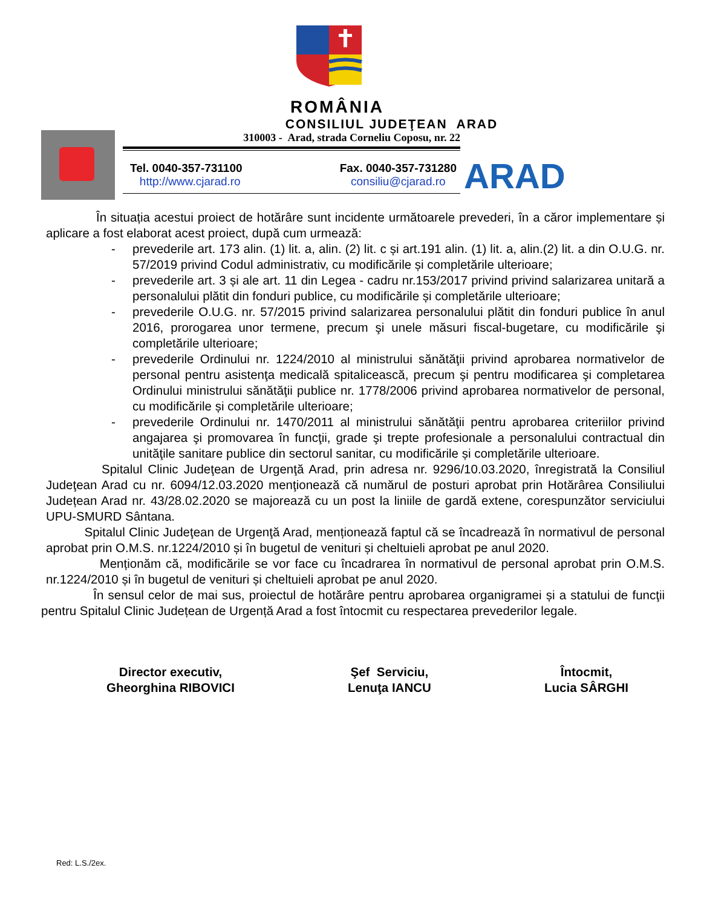ROMÂNIA
CONSILIUL JUDEŢEAN ARAD
310003 - Arad, strada Corneliu Coposu, nr. 22
Tel. 0040-357-731100
http://www.cjarad.ro
Fax. 0040-357-731280
consiliu@cjarad.ro
ARAD
În situația acestui proiect de hotărâre sunt incidente următoarele prevederi, în a căror implementare și aplicare a fost elaborat acest proiect, după cum urmează:
- prevederile art. 173 alin. (1) lit. a, alin. (2) lit. c și art.191 alin. (1) lit. a, alin.(2) lit. a din O.U.G. nr. 57/2019 privind Codul administrativ, cu modificările și completările ulterioare;
- prevederile art. 3 și ale art. 11 din Legea - cadru nr.153/2017 privind privind salarizarea unitară a personalului plătit din fonduri publice, cu modificările și completările ulterioare;
- prevederile O.U.G. nr. 57/2015 privind salarizarea personalului plătit din fonduri publice în anul 2016, prorogarea unor termene, precum şi unele măsuri fiscal-bugetare, cu modificările şi completările ulterioare;
- prevederile Ordinului nr. 1224/2010 al ministrului sănătăţii privind aprobarea normativelor de personal pentru asistenţa medicală spitalicească, precum şi pentru modificarea şi completarea Ordinului ministrului sănătăţii publice nr. 1778/2006 privind aprobarea normativelor de personal, cu modificările și completările ulterioare;
- prevederile Ordinului nr. 1470/2011 al ministrului sănătăţii pentru aprobarea criteriilor privind angajarea şi promovarea în funcţii, grade şi trepte profesionale a personalului contractual din unităţile sanitare publice din sectorul sanitar, cu modificările și completările ulterioare.
Spitalul Clinic Judeţean de Urgenţă Arad, prin adresa nr. 9296/10.03.2020, înregistrată la Consiliul Judeţean Arad cu nr. 6094/12.03.2020 menţionează că numărul de posturi aprobat prin Hotărârea Consiliului Județean Arad nr. 43/28.02.2020 se majorează cu un post la liniile de gardă extene, corespunzător serviciului UPU-SMURD Sântana.
Spitalul Clinic Judeţean de Urgenţă Arad, menționează faptul că se încadrează în normativul de personal aprobat prin O.M.S. nr.1224/2010 și în bugetul de venituri și cheltuieli aprobat pe anul 2020.
Menționăm că, modificările se vor face cu încadrarea în normativul de personal aprobat prin O.M.S. nr.1224/2010 și în bugetul de venituri și cheltuieli aprobat pe anul 2020.
În sensul celor de mai sus, proiectul de hotărâre pentru aprobarea organigramei și a statului de funcţii pentru Spitalul Clinic Județean de Urgență Arad a fost întocmit cu respectarea prevederilor legale.
Director executiv,
Gheorghina RIBOVICI
Şef Serviciu,
Lenuţa IANCU
Întocmit,
Lucia SÂRGHI
Red: L.S./2ex.